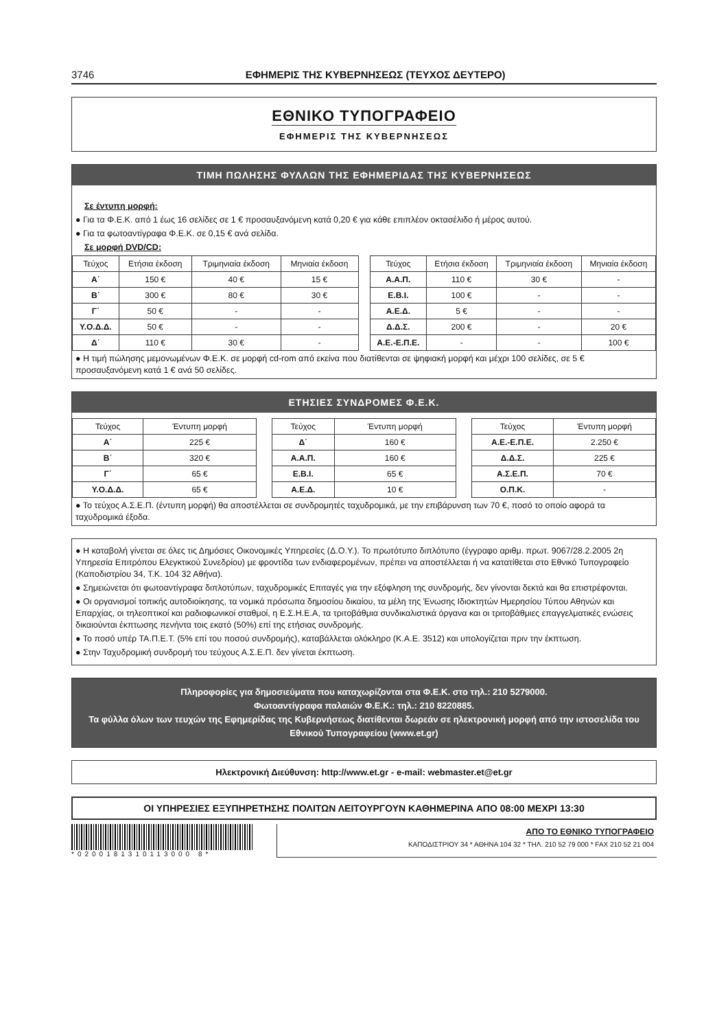3746 ΕΦΗΜΕΡΙΣ ΤΗΣ ΚΥΒΕΡΝΗΣΕΩΣ (ΤΕΥΧΟΣ ΔΕΥΤΕΡΟ)
ΕΘΝΙΚΟ ΤΥΠΟΓΡΑΦΕΙΟ
ΕΦΗΜΕΡΙΣ ΤΗΣ ΚΥΒΕΡΝΗΣΕΩΣ
ΤΙΜΗ ΠΩΛΗΣΗΣ ΦΥΛΛΩΝ ΤΗΣ ΕΦΗΜΕΡΙΔΑΣ ΤΗΣ ΚΥΒΕΡΝΗΣΕΩΣ
Σε έντυπη μορφή:
● Για τα Φ.Ε.Κ. από 1 έως 16 σελίδες σε 1 € προσαυξανόμενη κατά 0,20 € για κάθε επιπλέον οκτασέλιδο ή μέρος αυτού.
● Για τα φωτοαντίγραφα Φ.Ε.Κ. σε 0,15 € ανά σελίδα.
Σε μορφή DVD/CD:
| Τεύχος | Ετήσια έκδοση | Τριμηνιαία έκδοση | Μηνιαία έκδοση |
| --- | --- | --- | --- |
| Α΄ | 150 € | 40 € | 15 € |
| Β΄ | 300 € | 80 € | 30 € |
| Γ΄ | 50 € | - | - |
| Υ.Ο.Δ.Δ. | 50 € | - | - |
| Δ΄ | 110 € | 30 € | - |
| Τεύχος | Ετήσια έκδοση | Τριμηνιαία έκδοση | Μηνιαία έκδοση |
| --- | --- | --- | --- |
| Α.Α.Π. | 110 € | 30 € | - |
| Ε.Β.Ι. | 100 € | - | - |
| Α.Ε.Δ. | 5 € | - | - |
| Δ.Δ.Σ. | 200 € | - | 20 € |
| Α.Ε.-Ε.Π.Ε. | - | - | 100 € |
● Η τιμή πώλησης μεμονωμένων Φ.Ε.Κ. σε μορφή cd-rom από εκείνα που διατίθενται σε ψηφιακή μορφή και μέχρι 100 σελίδες, σε 5 € προσαυξανόμενη κατά 1 € ανά 50 σελίδες.
ΕΤΗΣΙΕΣ ΣΥΝΔΡΟΜΕΣ Φ.Ε.Κ.
| Τεύχος | Έντυπη μορφή |
| --- | --- |
| Α΄ | 225 € |
| Β΄ | 320 € |
| Γ΄ | 65 € |
| Υ.Ο.Δ.Δ. | 65 € |
| Τεύχος | Έντυπη μορφή |
| --- | --- |
| Δ΄ | 160 € |
| Α.Α.Π. | 160 € |
| Ε.Β.Ι. | 65 € |
| Α.Ε.Δ. | 10 € |
| Τεύχος | Έντυπη μορφή |
| --- | --- |
| Α.Ε.-Ε.Π.Ε. | 2.250 € |
| Δ.Δ.Σ. | 225 € |
| Α.Σ.Ε.Π. | 70 € |
| Ο.Π.Κ. | - |
● Το τεύχος Α.Σ.Ε.Π. (έντυπη μορφή) θα αποστέλλεται σε συνδρομητές ταχυδρομικά, με την επιβάρυνση των 70 €, ποσό το οποίο αφορά τα ταχυδρομικά έξοδα.
● Η καταβολή γίνεται σε όλες τις Δημόσιες Οικονομικές Υπηρεσίες (Δ.Ο.Υ.). Το πρωτότυπο διπλότυπο (έγγραφο αριθμ. πρωτ. 9067/28.2.2005 2η Υπηρεσία Επιτρόπου Ελεγκτικού Συνεδρίου) με φροντίδα των ενδιαφερομένων, πρέπει να αποστέλλεται ή να κατατίθεται στο Εθνικό Τυπογραφείο (Καποδιστρίου 34, Τ.Κ. 104 32 Αθήνα).
● Σημειώνεται ότι φωτοαντίγραφα διπλοτύπων, ταχυδρομικές Επιταγές για την εξόφληση της συνδρομής, δεν γίνονται δεκτά και θα επιστρέφονται.
● Οι οργανισμοί τοπικής αυτοδιοίκησης, τα νομικά πρόσωπα δημοσίου δικαίου, τα μέλη της Ένωσης Ιδιοκτητών Ημερησίου Τύπου Αθηνών και Επαρχίας, οι τηλεοπτικοί και ραδιοφωνικοί σταθμοί, η Ε.Σ.Η.Ε.Α, τα τριτοβάθμια συνδικαλιστικά όργανα και οι τριτοβάθμιες επαγγελματικές ενώσεις δικαιούνται έκπτωσης πενήντα τοις εκατό (50%) επί της ετήσιας συνδρομής.
● Το ποσό υπέρ ΤΑ.Π.Ε.Τ. (5% επί του ποσού συνδρομής), καταβάλλεται ολόκληρο (Κ.Α.Ε. 3512) και υπολογίζεται πριν την έκπτωση.
● Στην Ταχυδρομική συνδρομή του τεύχους Α.Σ.Ε.Π. δεν γίνεται έκπτωση.
Πληροφορίες για δημοσιεύματα που καταχωρίζονται στα Φ.Ε.Κ. στο τηλ.: 210 5279000.
Φωτοαντίγραφα παλαιών Φ.Ε.Κ.: τηλ.: 210 8220885.
Τα φύλλα όλων των τευχών της Εφημερίδας της Κυβερνήσεως διατίθενται δωρεάν σε ηλεκτρονική μορφή από την ιστοσελίδα του Εθνικού Τυπογραφείου (www.et.gr)
Ηλεκτρονική Διεύθυνση: http://www.et.gr - e-mail: webmaster.et@et.gr
ΟΙ ΥΠΗΡΕΣΙΕΣ ΕΞΥΠΗΡΕΤΗΣΗΣ ΠΟΛΙΤΩΝ ΛΕΙΤΟΥΡΓΟΥΝ ΚΑΘΗΜΕΡΙΝΑ ΑΠΟ 08:00 ΜΕΧΡΙ 13:30
*0200181310113000 8*
ΑΠΟ ΤΟ ΕΘΝΙΚΟ ΤΥΠΟΓΡΑΦΕΙΟ
ΚΑΠΟΔΙΣΤΡΙΟΥ 34 * ΑΘΗΝΑ 104 32 * ΤΗΛ. 210 52 79 000 * FAX 210 52 21 004